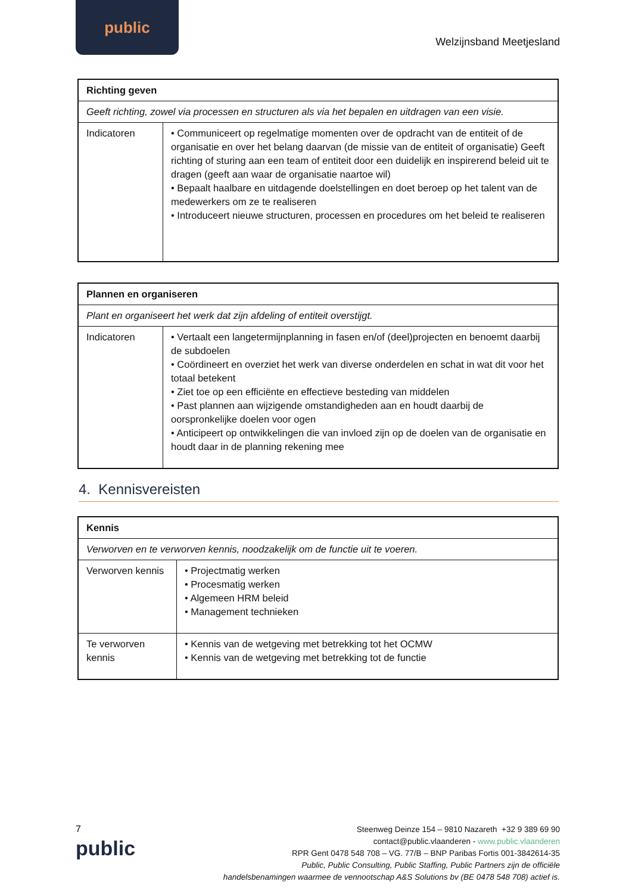public
Welzijnsband Meetjesland
| Richting geven | |
| --- | --- |
| Geeft richting, zowel via processen en structuren als via het bepalen en uitdragen van een visie. | |
| Indicatoren | • Communiceert op regelmatige momenten over de opdracht van de entiteit of de organisatie en over het belang daarvan (de missie van de entiteit of organisatie) Geeft richting of sturing aan een team of entiteit door een duidelijk en inspirerend beleid uit te dragen (geeft aan waar de organisatie naartoe wil) • Bepaalt haalbare en uitdagende doelstellingen en doet beroep op het talent van de medewerkers om ze te realiseren • Introduceert nieuwe structuren, processen en procedures om het beleid te realiseren |
| Plannen en organiseren | |
| --- | --- |
| Plant en organiseert het werk dat zijn afdeling of entiteit overstijgt. | |
| Indicatoren | • Vertaalt een langetermijnplanning in fasen en/of (deel)projecten en benoemt daarbij de subdoelen • Coördineert en overziet het werk van diverse onderdelen en schat in wat dit voor het totaal betekent • Ziet toe op een efficiënte en effectieve besteding van middelen • Past plannen aan wijzigende omstandigheden aan en houdt daarbij de oorspronkelijke doelen voor ogen • Anticipeert op ontwikkelingen die van invloed zijn op de doelen van de organisatie en houdt daar in de planning rekening mee |
4. Kennisvereisten
| Kennis | |
| --- | --- |
| Verworven en te verworven kennis, noodzakelijk om de functie uit te voeren. | |
| Verworven kennis | • Projectmatig werken • Procesmatig werken • Algemeen HRM beleid • Management technieken |
| Te verworven kennis | • Kennis van de wetgeving met betrekking tot het OCMW • Kennis van de wetgeving met betrekking tot de functie |
7
public
Steenweg Deinze 154 – 9810 Nazareth +32 9 389 69 90
contact@public.vlaanderen - www.public.vlaanderen
RPR Gent 0478 548 708 – VG. 77/B – BNP Paribas Fortis 001-3842614-35
Public, Public Consulting, Public Staffing, Public Partners zijn de officiële
handelsbenamingen waarmee de vennootschap A&S Solutions bv (BE 0478 548 708) actief is.